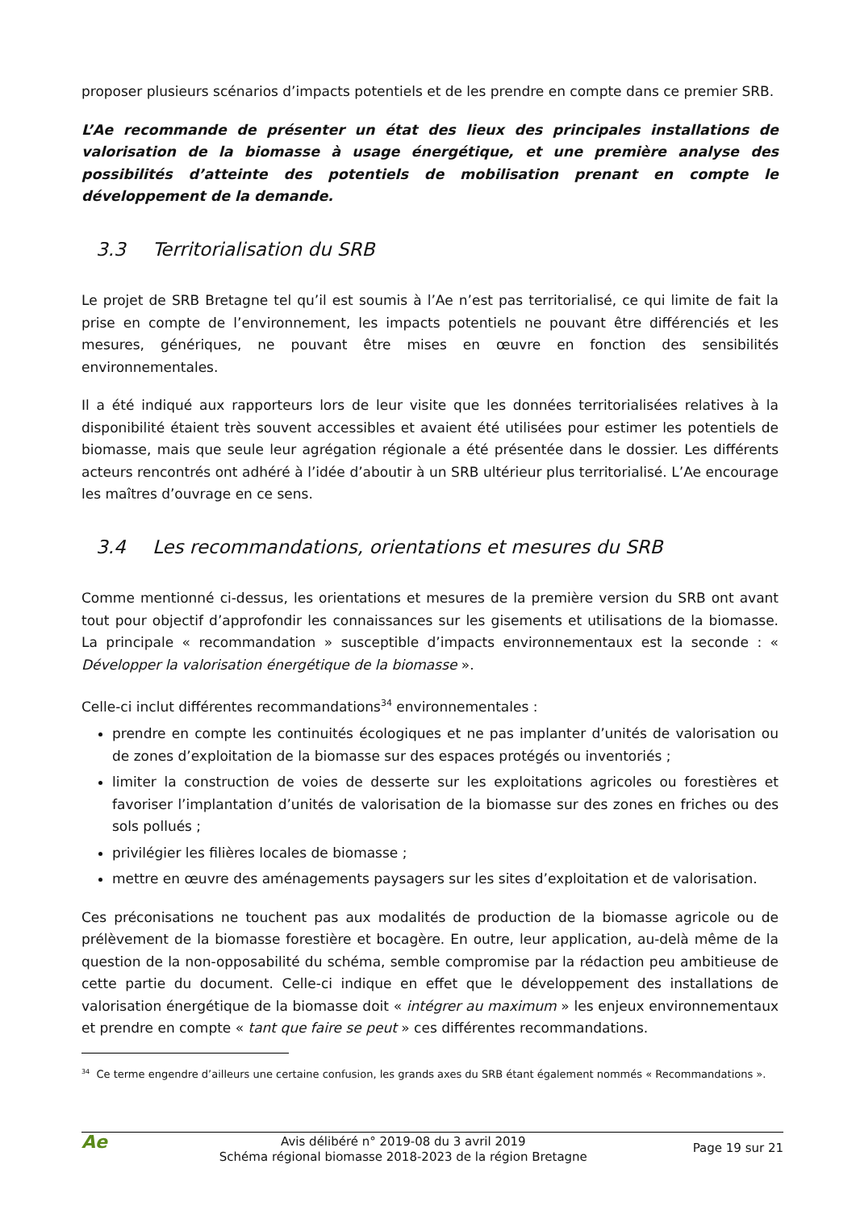proposer plusieurs scénarios d’impacts potentiels et de les prendre en compte dans ce premier SRB.
L’Ae recommande de présenter un état des lieux des principales installations de valorisation de la biomasse à usage énergétique, et une première analyse des possibilités d’atteinte des potentiels de mobilisation prenant en compte le développement de la demande.
3.3 Territorialisation du SRB
Le projet de SRB Bretagne tel qu’il est soumis à l’Ae n’est pas territorialisé, ce qui limite de fait la prise en compte de l’environnement, les impacts potentiels ne pouvant être différenciés et les mesures, génériques, ne pouvant être mises en œuvre en fonction des sensibilités environnementales.
Il a été indiqué aux rapporteurs lors de leur visite que les données territorialisées relatives à la disponibilité étaient très souvent accessibles et avaient été utilisées pour estimer les potentiels de biomasse, mais que seule leur agrégation régionale a été présentée dans le dossier. Les différents acteurs rencontrés ont adhéré à l’idée d’aboutir à un SRB ultérieur plus territorialisé. L’Ae encourage les maîtres d’ouvrage en ce sens.
3.4 Les recommandations, orientations et mesures du SRB
Comme mentionné ci-dessus, les orientations et mesures de la première version du SRB ont avant tout pour objectif d’approfondir les connaissances sur les gisements et utilisations de la biomasse. La principale « recommandation » susceptible d’impacts environnementaux est la seconde : « Développer la valorisation énergétique de la biomasse ».
Celle-ci inclut différentes recommandations<sup>34</sup> environnementales :
prendre en compte les continuités écologiques et ne pas implanter d’unités de valorisation ou de zones d’exploitation de la biomasse sur des espaces protégés ou inventoriés ;
limiter la construction de voies de desserte sur les exploitations agricoles ou forestières et favoriser l’implantation d’unités de valorisation de la biomasse sur des zones en friches ou des sols pollués ;
privilégier les filières locales de biomasse ;
mettre en œuvre des aménagements paysagers sur les sites d’exploitation et de valorisation.
Ces préconisations ne touchent pas aux modalités de production de la biomasse agricole ou de prélèvement de la biomasse forestière et bocagère. En outre, leur application, au-delà même de la question de la non-opposabilité du schéma, semble compromise par la rédaction peu ambitieuse de cette partie du document. Celle-ci indique en effet que le développement des installations de valorisation énergétique de la biomasse doit « intégrer au maximum » les enjeux environnementaux et prendre en compte « tant que faire se peut » ces différentes recommandations.
<sup>34</sup> Ce terme engendre d’ailleurs une certaine confusion, les grands axes du SRB étant également nommés « Recommandations ».
Ae
Avis délibéré n° 2019-08 du 3 avril 2019
Schéma régional biomasse 2018-2023 de la région Bretagne
Page 19 sur 21